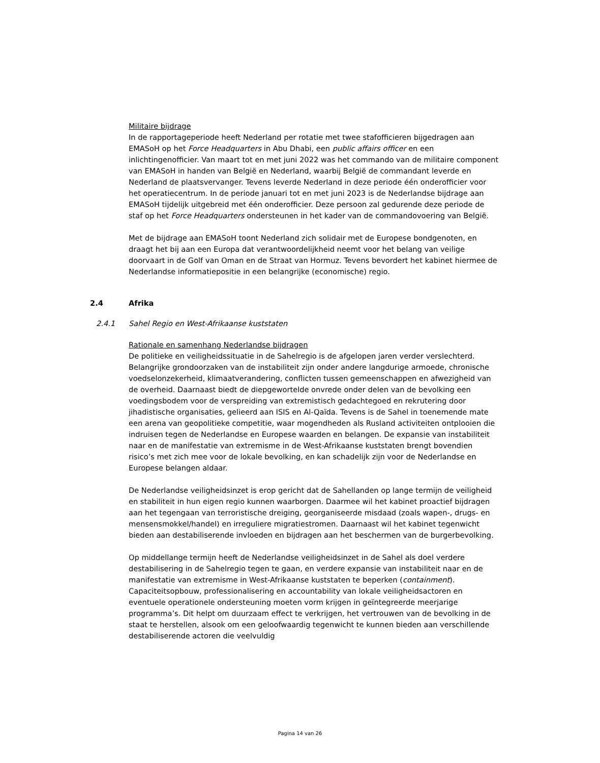Militaire bijdrage
In de rapportageperiode heeft Nederland per rotatie met twee stafofficieren bijgedragen aan EMASoH op het Force Headquarters in Abu Dhabi, een public affairs officer en een inlichtingenofficier. Van maart tot en met juni 2022 was het commando van de militaire component van EMASoH in handen van België en Nederland, waarbij België de commandant leverde en Nederland de plaatsvervanger. Tevens leverde Nederland in deze periode één onderofficier voor het operatiecentrum. In de periode januari tot en met juni 2023 is de Nederlandse bijdrage aan EMASoH tijdelijk uitgebreid met één onderofficier. Deze persoon zal gedurende deze periode de staf op het Force Headquarters ondersteunen in het kader van de commandovoering van België.
Met de bijdrage aan EMASoH toont Nederland zich solidair met de Europese bondgenoten, en draagt het bij aan een Europa dat verantwoordelijkheid neemt voor het belang van veilige doorvaart in de Golf van Oman en de Straat van Hormuz. Tevens bevordert het kabinet hiermee de Nederlandse informatiepositie in een belangrijke (economische) regio.
2.4 Afrika
2.4.1 Sahel Regio en West-Afrikaanse kuststaten
Rationale en samenhang Nederlandse bijdragen
De politieke en veiligheidssituatie in de Sahelregio is de afgelopen jaren verder verslechterd. Belangrijke grondoorzaken van de instabiliteit zijn onder andere langdurige armoede, chronische voedselonzekerheid, klimaatverandering, conflicten tussen gemeenschappen en afwezigheid van de overheid. Daarnaast biedt de diepgewortelde onvrede onder delen van de bevolking een voedingsbodem voor de verspreiding van extremistisch gedachtegoed en rekrutering door jihadistische organisaties, gelieerd aan ISIS en Al-Qaïda. Tevens is de Sahel in toenemende mate een arena van geopolitieke competitie, waar mogendheden als Rusland activiteiten ontplooien die indruisen tegen de Nederlandse en Europese waarden en belangen. De expansie van instabiliteit naar en de manifestatie van extremisme in de West-Afrikaanse kuststaten brengt bovendien risico’s met zich mee voor de lokale bevolking, en kan schadelijk zijn voor de Nederlandse en Europese belangen aldaar.
De Nederlandse veiligheidsinzet is erop gericht dat de Sahellanden op lange termijn de veiligheid en stabiliteit in hun eigen regio kunnen waarborgen. Daarmee wil het kabinet proactief bijdragen aan het tegengaan van terroristische dreiging, georganiseerde misdaad (zoals wapen-, drugs- en mensensmokkel/handel) en irreguliere migratiestromen. Daarnaast wil het kabinet tegenwicht bieden aan destabiliserende invloeden en bijdragen aan het beschermen van de burgerbevolking.
Op middellange termijn heeft de Nederlandse veiligheidsinzet in de Sahel als doel verdere destabilisering in de Sahelregio tegen te gaan, en verdere expansie van instabiliteit naar en de manifestatie van extremisme in West-Afrikaanse kuststaten te beperken (containment). Capaciteitsopbouw, professionalisering en accountability van lokale veiligheidsactoren en eventuele operationele ondersteuning moeten vorm krijgen in geïntegreerde meerjarige programma’s. Dit helpt om duurzaam effect te verkrijgen, het vertrouwen van de bevolking in de staat te herstellen, alsook om een geloofwaardig tegenwicht te kunnen bieden aan verschillende destabiliserende actoren die veelvuldig
Pagina 14 van 26